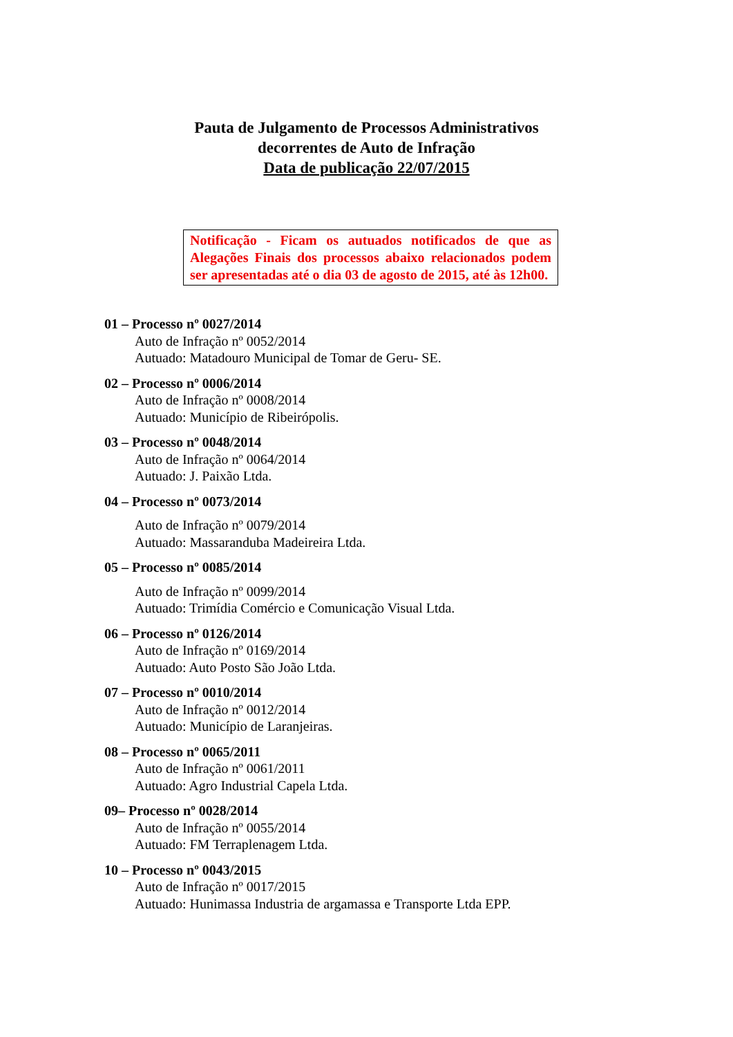Pauta de Julgamento de Processos Administrativos
decorrentes de Auto de Infração
Data de publicação 22/07/2015
Notificação - Ficam os autuados notificados de que as Alegações Finais dos processos abaixo relacionados podem ser apresentadas até o dia 03 de agosto de 2015, até às 12h00.
01 – Processo nº 0027/2014
Auto de Infração nº 0052/2014
Autuado: Matadouro Municipal de Tomar de Geru- SE.
02 – Processo nº 0006/2014
Auto de Infração nº 0008/2014
Autuado: Município de Ribeirópolis.
03 – Processo nº 0048/2014
Auto de Infração nº 0064/2014
Autuado: J. Paixão Ltda.
04 – Processo nº 0073/2014
Auto de Infração nº 0079/2014
Autuado: Massaranduba Madeireira Ltda.
05 – Processo nº 0085/2014
Auto de Infração nº 0099/2014
Autuado: Trimídia Comércio e Comunicação Visual Ltda.
06 – Processo nº 0126/2014
Auto de Infração nº 0169/2014
Autuado: Auto Posto São João Ltda.
07 – Processo nº 0010/2014
Auto de Infração nº 0012/2014
Autuado: Município de Laranjeiras.
08 – Processo nº 0065/2011
Auto de Infração nº 0061/2011
Autuado: Agro Industrial Capela Ltda.
09– Processo nº 0028/2014
Auto de Infração nº 0055/2014
Autuado: FM Terraplenagem Ltda.
10 – Processo nº 0043/2015
Auto de Infração nº 0017/2015
Autuado: Hunimassa Industria de argamassa e Transporte Ltda EPP.